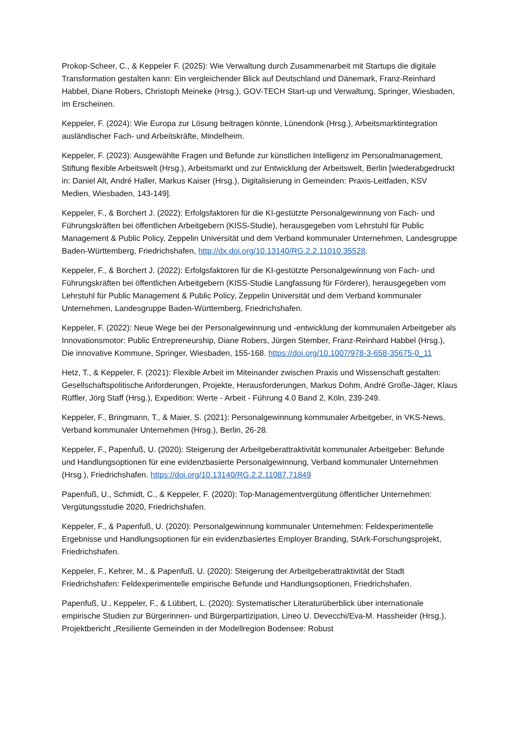Prokop-Scheer, C., & Keppeler F. (2025): Wie Verwaltung durch Zusammenarbeit mit Startups die digitale Transformation gestalten kann: Ein vergleichender Blick auf Deutschland und Dänemark, Franz-Reinhard Habbel, Diane Robers, Christoph Meineke (Hrsg.), GOV-TECH Start-up und Verwaltung, Springer, Wiesbaden, im Erscheinen.
Keppeler, F. (2024): Wie Europa zur Lösung beitragen könnte, Lünendonk (Hrsg.), Arbeitsmarktintegration ausländischer Fach- und Arbeitskräfte, Mindelheim.
Keppeler, F. (2023): Ausgewählte Fragen und Befunde zur künstlichen Intelligenz im Personalmanagement, Stiftung flexible Arbeitswelt (Hrsg.), Arbeitsmarkt und zur Entwicklung der Arbeitswelt, Berlin [wiederabgedruckt in: Daniel Alt, André Haller, Markus Kaiser (Hrsg.), Digitalisierung in Gemeinden: Praxis-Leitfaden, KSV Medien, Wiesbaden, 143-149].
Keppeler, F., & Borchert J. (2022): Erfolgsfaktoren für die KI-gestützte Personalgewinnung von Fach- und Führungskräften bei öffentlichen Arbeitgebern (KISS-Studie), herausgegeben vom Lehrstuhl für Public Management & Public Policy, Zeppelin Universität und dem Verband kommunaler Unternehmen, Landesgruppe Baden-Württemberg, Friedrichshafen, http://dx.doi.org/10.13140/RG.2.2.11010.35528.
Keppeler, F., & Borchert J. (2022): Erfolgsfaktoren für die KI-gestützte Personalgewinnung von Fach- und Führungskräften bei öffentlichen Arbeitgebern (KISS-Studie Langfassung für Förderer), herausgegeben vom Lehrstuhl für Public Management & Public Policy, Zeppelin Universität und dem Verband kommunaler Unternehmen, Landesgruppe Baden-Württemberg, Friedrichshafen.
Keppeler, F. (2022): Neue Wege bei der Personalgewinnung und -entwicklung der kommunalen Arbeitgeber als Innovationsmotor: Public Entrepreneurship, Diane Robers, Jürgen Stember, Franz-Reinhard Habbel (Hrsg.), Die innovative Kommune, Springer, Wiesbaden, 155-168. https://doi.org/10.1007/978-3-658-35675-0_11
Hetz, T., & Keppeler, F. (2021): Flexible Arbeit im Miteinander zwischen Praxis und Wissenschaft gestalten: Gesellschaftspolitische Anforderungen, Projekte, Herausforderungen, Markus Dohm, André Große-Jäger, Klaus Rüffler, Jörg Staff (Hrsg.), Expedition: Werte - Arbeit - Führung 4.0 Band 2, Köln, 239-249.
Keppeler, F., Bringmann, T., & Maier, S. (2021): Personalgewinnung kommunaler Arbeitgeber, in VKS-News, Verband kommunaler Unternehmen (Hrsg.), Berlin, 26-28.
Keppeler, F., Papenfuß, U. (2020): Steigerung der Arbeitgeberattraktivität kommunaler Arbeitgeber: Befunde und Handlungsoptionen für eine evidenzbasierte Personalgewinnung, Verband kommunaler Unternehmen (Hrsg.), Friedrichshafen. https://doi.org/10.13140/RG.2.2.11087.71849
Papenfuß, U., Schmidt, C., & Keppeler, F. (2020): Top-Managementvergütung öffentlicher Unternehmen: Vergütungsstudie 2020, Friedrichshafen.
Keppeler, F., & Papenfuß, U. (2020): Personalgewinnung kommunaler Unternehmen: Feldexperimentelle Ergebnisse und Handlungsoptionen für ein evidenzbasiertes Employer Branding, StArk-Forschungsprojekt, Friedrichshafen.
Keppeler, F., Kehrer, M., & Papenfuß, U. (2020): Steigerung der Arbeitgeberattraktivität der Stadt Friedrichshafen: Feldexperimentelle empirische Befunde und Handlungsoptionen, Friedrichshafen.
Papenfuß, U., Keppeler, F., & Lübbert, L. (2020): Systematischer Literaturüberblick über internationale empirische Studien zur Bürgerinnen- und Bürgerpartizipation, Lineo U. Devecchi/Eva-M. Hassheider (Hrsg.), Projektbericht „Resiliente Gemeinden in der Modellregion Bodensee: Robust